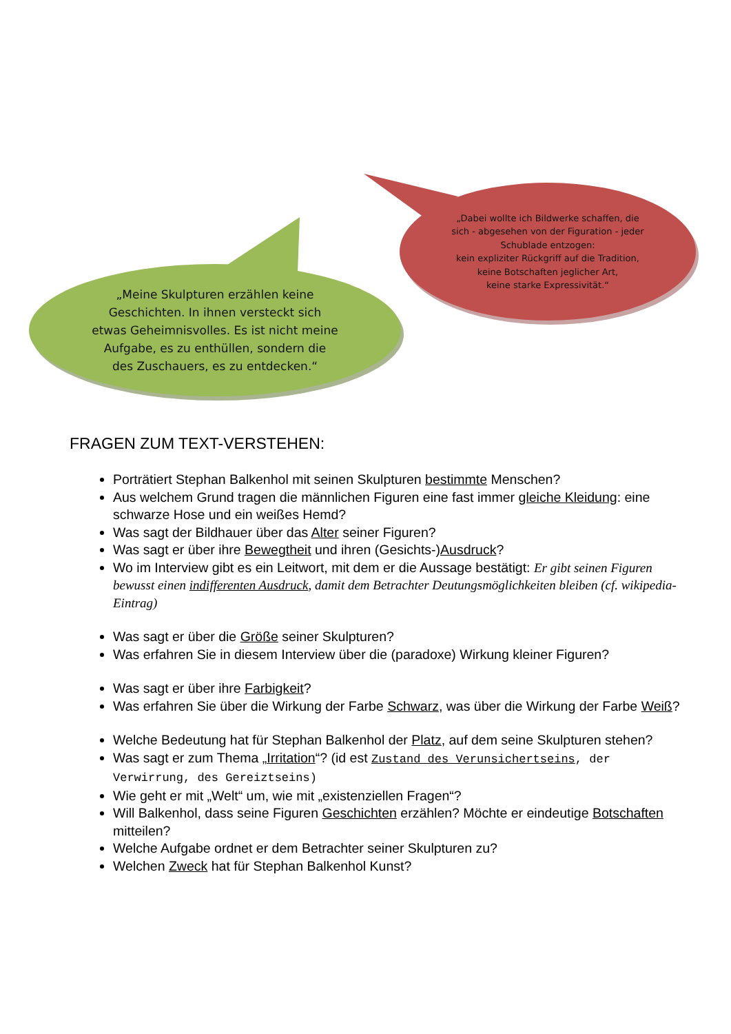„Meine Skulpturen erzählen keine
Geschichten. In ihnen versteckt sich
etwas Geheimnisvolles. Es ist nicht meine
Aufgabe, es zu enthüllen, sondern die
des Zuschauers, es zu entdecken.“
„Dabei wollte ich Bildwerke schaffen, die
sich - abgesehen von der Figuration - jeder
Schublade entzogen:
kein expliziter Rückgriff auf die Tradition,
keine Botschaften jeglicher Art,
keine starke Expressivität.“
FRAGEN ZUM TEXT-VERSTEHEN:
Porträtiert Stephan Balkenhol mit seinen Skulpturen bestimmte Menschen?
Aus welchem Grund tragen die männlichen Figuren eine fast immer gleiche Kleidung: eine schwarze Hose und ein weißes Hemd?
Was sagt der Bildhauer über das Alter seiner Figuren?
Was sagt er über ihre Bewegtheit und ihren (Gesichts-)Ausdruck?
Wo im Interview gibt es ein Leitwort, mit dem er die Aussage bestätigt: Er gibt seinen Figuren bewusst einen indifferenten Ausdruck, damit dem Betrachter Deutungsmöglichkeiten bleiben (cf. wikipedia-Eintrag)
Was sagt er über die Größe seiner Skulpturen?
Was erfahren Sie in diesem Interview über die (paradoxe) Wirkung kleiner Figuren?
Was sagt er über ihre Farbigkeit?
Was erfahren Sie über die Wirkung der Farbe Schwarz, was über die Wirkung der Farbe Weiß?
Welche Bedeutung hat für Stephan Balkenhol der Platz, auf dem seine Skulpturen stehen?
Was sagt er zum Thema „Irritation“? (id est Zustand des Verunsichertseins, der Verwirrung, des Gereiztseins)
Wie geht er mit „Welt“ um, wie mit „existenziellen Fragen“?
Will Balkenhol, dass seine Figuren Geschichten erzählen? Möchte er eindeutige Botschaften mitteilen?
Welche Aufgabe ordnet er dem Betrachter seiner Skulpturen zu?
Welchen Zweck hat für Stephan Balkenhol Kunst?